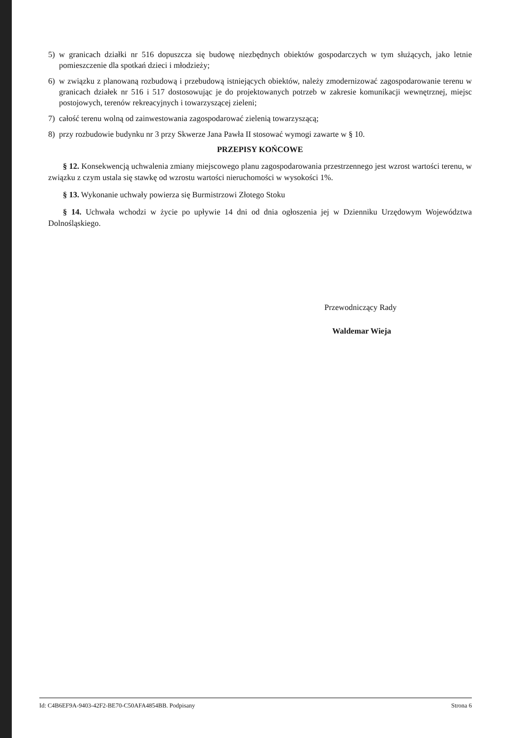5) w granicach działki nr 516 dopuszcza się budowę niezbędnych obiektów gospodarczych w tym służących, jako letnie pomieszczenie dla spotkań dzieci i młodzieży;
6) w związku z planowaną rozbudową i przebudową istniejących obiektów, należy zmodernizować zagospodarowanie terenu w granicach działek nr 516 i 517 dostosowując je do projektowanych potrzeb w zakresie komunikacji wewnętrznej, miejsc postojowych, terenów rekreacyjnych i towarzyszącej zieleni;
7) całość terenu wolną od zainwestowania zagospodarować zielenią towarzyszącą;
8) przy rozbudowie budynku nr 3 przy Skwerze Jana Pawła II stosować wymogi zawarte w § 10.
PRZEPISY KOŃCOWE
§ 12. Konsekwencją uchwalenia zmiany miejscowego planu zagospodarowania przestrzennego jest wzrost wartości terenu, w związku z czym ustala się stawkę od wzrostu wartości nieruchomości w wysokości 1%.
§ 13. Wykonanie uchwały powierza się Burmistrzowi Złotego Stoku
§ 14. Uchwała wchodzi w życie po upływie 14 dni od dnia ogłoszenia jej w Dzienniku Urzędowym Województwa Dolnośląskiego.
Przewodniczący Rady
Waldemar Wieja
Id: C4B6EF9A-9403-42F2-BE70-C50AFA4854BB. Podpisany Strona 6